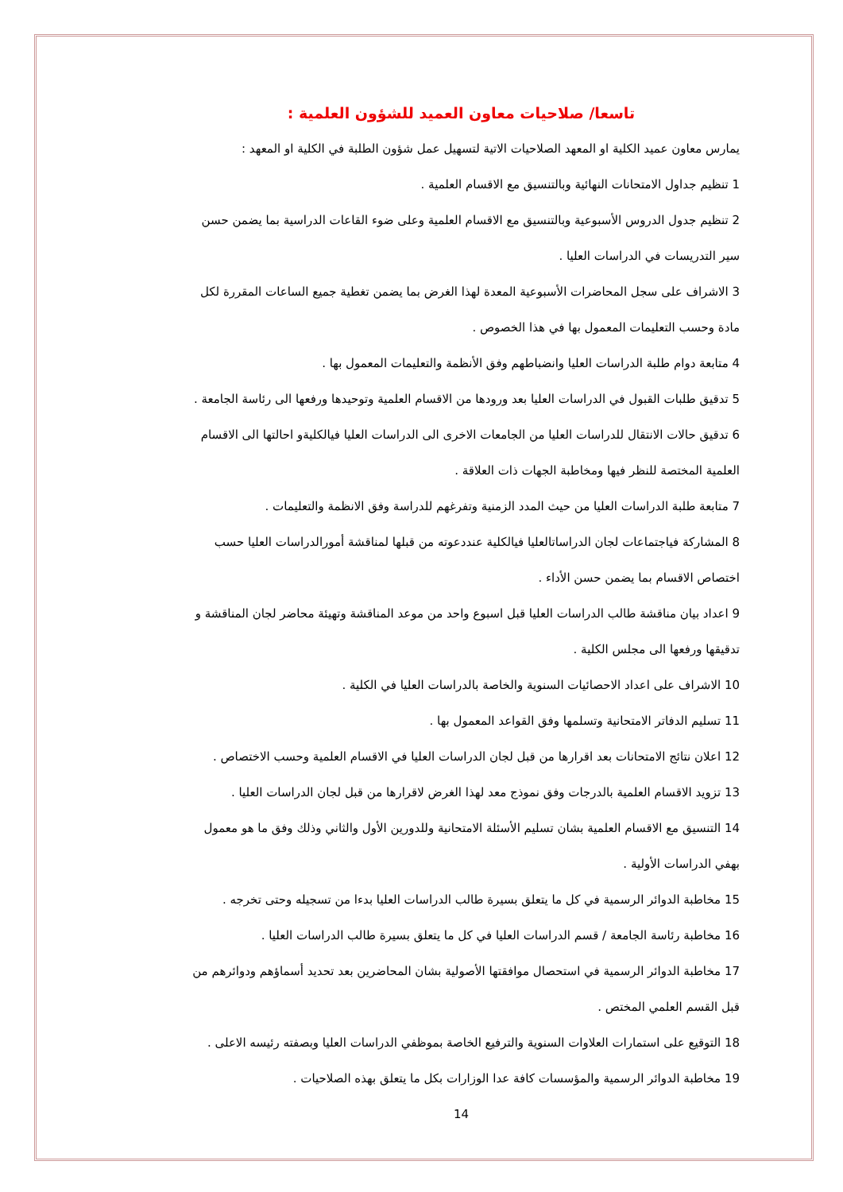تاسعا/ صلاحيات معاون العميد للشؤون العلمية :
يمارس معاون عميد الكلية او المعهد الصلاحيات الاتية لتسهيل عمل شؤون الطلبة في الكلية او المعهد :
1 تنظيم جداول الامتحانات النهائية وبالتنسيق مع الاقسام العلمية .
2 تنظيم جدول الدروس الأسبوعية وبالتنسيق مع الاقسام العلمية وعلى ضوء القاعات الدراسية بما يضمن حسن سير التدريسات في الدراسات العليا .
3 الاشراف على سجل المحاضرات الأسبوعية المعدة لهذا الغرض بما يضمن تغطية جميع الساعات المقررة لكل مادة وحسب التعليمات المعمول بها في هذا الخصوص .
4 متابعة دوام طلبة الدراسات العليا وانضباطهم وفق الأنظمة والتعليمات المعمول بها .
5 تدقيق طلبات القبول في الدراسات العليا بعد ورودها من الاقسام العلمية وتوحيدها ورفعها الى رئاسة الجامعة .
6 تدقيق حالات الانتقال للدراسات العليا من الجامعات الاخرى الى الدراسات العليا فيالكليةو احالتها الى الاقسام العلمية المختصة للنظر فيها ومخاطبة الجهات ذات العلاقة .
7 متابعة طلبة الدراسات العليا من حيث المدد الزمنية وتفرغهم للدراسة وفق الانظمة والتعليمات .
8 المشاركة فياجتماعات لجان الدراساتالعليا فيالكلية عنددعوته من قبلها لمناقشة أمورالدراسات العليا حسب اختصاص الاقسام بما يضمن حسن الأداء .
9 اعداد بيان مناقشة طالب الدراسات العليا قبل اسبوع واحد من موعد المناقشة وتهيئة محاضر لجان المناقشة و تدقيقها ورفعها الى مجلس الكلية .
10 الاشراف على اعداد الاحصائيات السنوية والخاصة بالدراسات العليا في الكلية .
11 تسليم الدفاتر الامتحانية وتسلمها وفق القواعد المعمول بها .
12 اعلان نتائج الامتحانات بعد اقرارها من قبل لجان الدراسات العليا في الاقسام العلمية وحسب الاختصاص .
13 تزويد الاقسام العلمية بالدرجات وفق نموذج معد لهذا الغرض لاقرارها من قبل لجان الدراسات العليا .
14 التنسيق مع الاقسام العلمية بشان تسليم الأسئلة الامتحانية وللدورين الأول والثاني وذلك وفق ما هو معمول بهفي الدراسات الأولية .
15 مخاطبة الدوائر الرسمية في كل ما يتعلق بسيرة طالب الدراسات العليا بدءا من تسجيله وحتى تخرجه .
16 مخاطبة رئاسة الجامعة / قسم الدراسات العليا في كل ما يتعلق بسيرة طالب الدراسات العليا .
17 مخاطبة الدوائر الرسمية في استحصال موافقتها الأصولية بشان المحاضرين بعد تحديد أسماؤهم ودوائرهم من قبل القسم العلمي المختص .
18 التوقيع على استمارات العلاوات السنوية والترفيع الخاصة بموظفي الدراسات العليا وبصفته رئيسه الاعلى .
19 مخاطبة الدوائر الرسمية والمؤسسات كافة عدا الوزارات بكل ما يتعلق بهذه الصلاحيات .
14